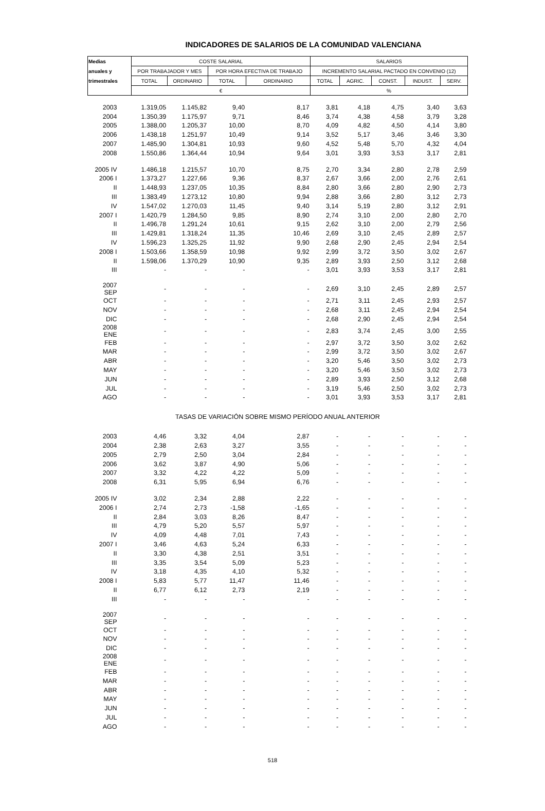INDICADORES DE SALARIOS DE LA COMUNIDAD VALENCIANA
| Medias | COSTE SALARIAL | | | | SALARIOS | | | | |
| --- | --- | --- | --- | --- | --- | --- | --- | --- | --- |
| anuales y | POR TRABAJADOR Y MES | | POR HORA EFECTIVA DE TRABAJO | | INCREMENTO SALARIAL PACTADO EN CONVENIO (12) | | | | |
| trimestrales | TOTAL | ORDINARIO | TOTAL | ORDINARIO | TOTAL | AGRIC. | CONST. | INDUST. | SERV. |
| | € | | | | % | | | | |
| 2003 | 1.319,05 | 1.145,82 | 9,40 | 8,17 | 3,81 | 4,18 | 4,75 | 3,40 | 3,63 |
| 2004 | 1.350,39 | 1.175,97 | 9,71 | 8,46 | 3,74 | 4,38 | 4,58 | 3,79 | 3,28 |
| 2005 | 1.388,00 | 1.205,37 | 10,00 | 8,70 | 4,09 | 4,82 | 4,50 | 4,14 | 3,80 |
| 2006 | 1.438,18 | 1.251,97 | 10,49 | 9,14 | 3,52 | 5,17 | 3,46 | 3,46 | 3,30 |
| 2007 | 1.485,90 | 1.304,81 | 10,93 | 9,60 | 4,52 | 5,48 | 5,70 | 4,32 | 4,04 |
| 2008 | 1.550,86 | 1.364,44 | 10,94 | 9,64 | 3,01 | 3,93 | 3,53 | 3,17 | 2,81 |
| 2005 IV | 1.486,18 | 1.215,57 | 10,70 | 8,75 | 2,70 | 3,34 | 2,80 | 2,78 | 2,59 |
| 2006 I | 1.373,27 | 1.227,66 | 9,36 | 8,37 | 2,67 | 3,66 | 2,00 | 2,76 | 2,61 |
| II | 1.448,93 | 1.237,05 | 10,35 | 8,84 | 2,80 | 3,66 | 2,80 | 2,90 | 2,73 |
| III | 1.383,49 | 1.273,12 | 10,80 | 9,94 | 2,88 | 3,66 | 2,80 | 3,12 | 2,73 |
| IV | 1.547,02 | 1.270,03 | 11,45 | 9,40 | 3,14 | 5,19 | 2,80 | 3,12 | 2,91 |
| 2007 I | 1.420,79 | 1.284,50 | 9,85 | 8,90 | 2,74 | 3,10 | 2,00 | 2,80 | 2,70 |
| II | 1.496,78 | 1.291,24 | 10,61 | 9,15 | 2,62 | 3,10 | 2,00 | 2,79 | 2,56 |
| III | 1.429,81 | 1.318,24 | 11,35 | 10,46 | 2,69 | 3,10 | 2,45 | 2,89 | 2,57 |
| IV | 1.596,23 | 1.325,25 | 11,92 | 9,90 | 2,68 | 2,90 | 2,45 | 2,94 | 2,54 |
| 2008 I | 1.503,66 | 1.358,59 | 10,98 | 9,92 | 2,99 | 3,72 | 3,50 | 3,02 | 2,67 |
| II | 1.598,06 | 1.370,29 | 10,90 | 9,35 | 2,89 | 3,93 | 2,50 | 3,12 | 2,68 |
| III | - | - | - | - | 3,01 | 3,93 | 3,53 | 3,17 | 2,81 |
| 2007 SEP | - | - | - | - | 2,69 | 3,10 | 2,45 | 2,89 | 2,57 |
| OCT | - | - | - | - | 2,71 | 3,11 | 2,45 | 2,93 | 2,57 |
| NOV | - | - | - | - | 2,68 | 3,11 | 2,45 | 2,94 | 2,54 |
| DIC | - | - | - | - | 2,68 | 2,90 | 2,45 | 2,94 | 2,54 |
| 2008 ENE | - | - | - | - | 2,83 | 3,74 | 2,45 | 3,00 | 2,55 |
| FEB | - | - | - | - | 2,97 | 3,72 | 3,50 | 3,02 | 2,62 |
| MAR | - | - | - | - | 2,99 | 3,72 | 3,50 | 3,02 | 2,67 |
| ABR | - | - | - | - | 3,20 | 5,46 | 3,50 | 3,02 | 2,73 |
| MAY | - | - | - | - | 3,20 | 5,46 | 3,50 | 3,02 | 2,73 |
| JUN | - | - | - | - | 2,89 | 3,93 | 2,50 | 3,12 | 2,68 |
| JUL | - | - | - | - | 3,19 | 5,46 | 2,50 | 3,02 | 2,73 |
| AGO | - | - | - | - | 3,01 | 3,93 | 3,53 | 3,17 | 2,81 |
| TASAS DE VARIACIÓN SOBRE MISMO PERÍODO ANUAL ANTERIOR | | | | | | | | | |
| 2003 | 4,46 | 3,32 | 4,04 | 2,87 | - | - | - | - | - |
| 2004 | 2,38 | 2,63 | 3,27 | 3,55 | - | - | - | - | - |
| 2005 | 2,79 | 2,50 | 3,04 | 2,84 | - | - | - | - | - |
| 2006 | 3,62 | 3,87 | 4,90 | 5,06 | - | - | - | - | - |
| 2007 | 3,32 | 4,22 | 4,22 | 5,09 | - | - | - | - | - |
| 2008 | 6,31 | 5,95 | 6,94 | 6,76 | - | - | - | - | - |
| 2005 IV | 3,02 | 2,34 | 2,88 | 2,22 | - | - | - | - | - |
| 2006 I | 2,74 | 2,73 | -1,58 | -1,65 | - | - | - | - | - |
| II | 2,84 | 3,03 | 8,26 | 8,47 | - | - | - | - | - |
| III | 4,79 | 5,20 | 5,57 | 5,97 | - | - | - | - | - |
| IV | 4,09 | 4,48 | 7,01 | 7,43 | - | - | - | - | - |
| 2007 I | 3,46 | 4,63 | 5,24 | 6,33 | - | - | - | - | - |
| II | 3,30 | 4,38 | 2,51 | 3,51 | - | - | - | - | - |
| III | 3,35 | 3,54 | 5,09 | 5,23 | - | - | - | - | - |
| IV | 3,18 | 4,35 | 4,10 | 5,32 | - | - | - | - | - |
| 2008 I | 5,83 | 5,77 | 11,47 | 11,46 | - | - | - | - | - |
| II | 6,77 | 6,12 | 2,73 | 2,19 | - | - | - | - | - |
| III | - | - | - | - | - | - | - | - | - |
| 2007 SEP | - | - | - | - | - | - | - | - | - |
| OCT | - | - | - | - | - | - | - | - | - |
| NOV | - | - | - | - | - | - | - | - | - |
| DIC | - | - | - | - | - | - | - | - | - |
| 2008 ENE | - | - | - | - | - | - | - | - | - |
| FEB | - | - | - | - | - | - | - | - | - |
| MAR | - | - | - | - | - | - | - | - | - |
| ABR | - | - | - | - | - | - | - | - | - |
| MAY | - | - | - | - | - | - | - | - | - |
| JUN | - | - | - | - | - | - | - | - | - |
| JUL | - | - | - | - | - | - | - | - | - |
| AGO | - | - | - | - | - | - | - | - | - |
518